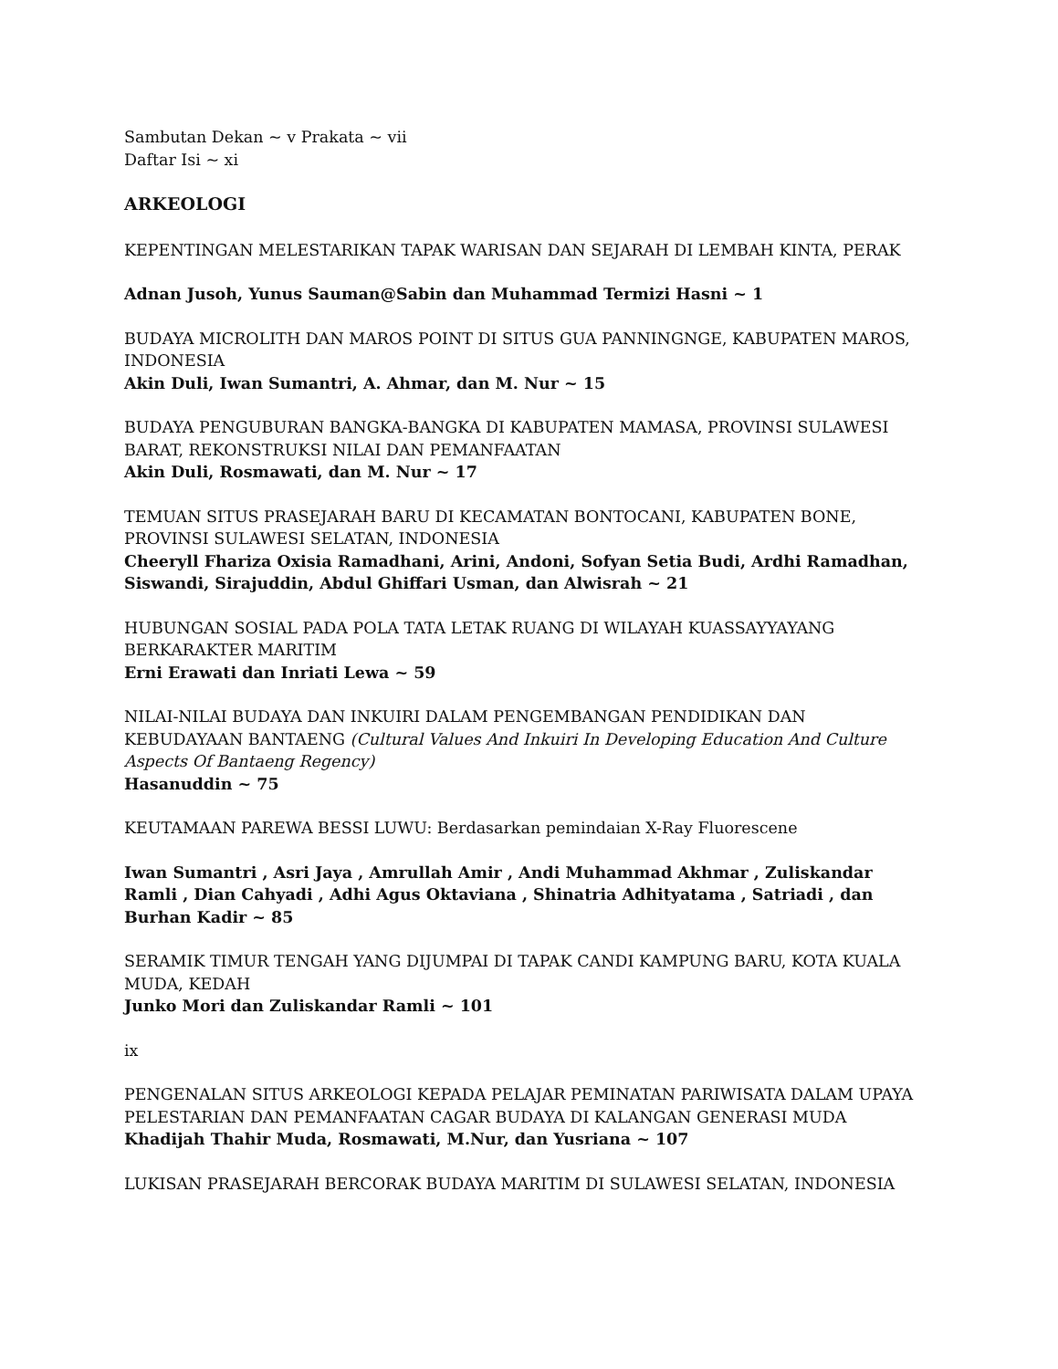Sambutan Dekan ~ v Prakata ~ vii
Daftar Isi ~ xi
ARKEOLOGI
KEPENTINGAN MELESTARIKAN TAPAK WARISAN DAN SEJARAH DI LEMBAH KINTA, PERAK
Adnan Jusoh, Yunus Sauman@Sabin dan Muhammad Termizi Hasni ~ 1
BUDAYA MICROLITH DAN MAROS POINT DI SITUS GUA PANNINGNGE, KABUPATEN MAROS, INDONESIA
Akin Duli, Iwan Sumantri, A. Ahmar, dan M. Nur ~ 15
BUDAYA PENGUBURAN BANGKA-BANGKA DI KABUPATEN MAMASA, PROVINSI SULAWESI BARAT, REKONSTRUKSI NILAI DAN PEMANFAATAN
Akin Duli, Rosmawati, dan M. Nur ~ 17
TEMUAN SITUS PRASEJARAH BARU DI KECAMATAN BONTOCANI, KABUPATEN BONE, PROVINSI SULAWESI SELATAN, INDONESIA
Cheeryll Fhariza Oxisia Ramadhani, Arini, Andoni, Sofyan Setia Budi, Ardhi Ramadhan, Siswandi, Sirajuddin, Abdul Ghiffari Usman, dan Alwisrah ~ 21
HUBUNGAN SOSIAL PADA POLA TATA LETAK RUANG DI WILAYAH KUASSAYYAYANG BERKARAKTER MARITIM
Erni Erawati dan Inriati Lewa ~ 59
NILAI-NILAI BUDAYA DAN INKUIRI DALAM PENGEMBANGAN PENDIDIKAN DAN KEBUDAYAAN BANTAENG (Cultural Values And Inkuiri In Developing Education And Culture Aspects Of Bantaeng Regency)
Hasanuddin ~ 75
KEUTAMAAN PAREWA BESSI LUWU: Berdasarkan pemindaian X-Ray Fluorescene
Iwan Sumantri , Asri Jaya , Amrullah Amir , Andi Muhammad Akhmar , Zuliskandar Ramli , Dian Cahyadi , Adhi Agus Oktaviana , Shinatria Adhityatama , Satriadi , dan Burhan Kadir ~ 85
SERAMIK TIMUR TENGAH YANG DIJUMPAI DI TAPAK CANDI KAMPUNG BARU, KOTA KUALA MUDA, KEDAH
Junko Mori dan Zuliskandar Ramli ~ 101
ix
PENGENALAN SITUS ARKEOLOGI KEPADA PELAJAR PEMINATAN PARIWISATA DALAM UPAYA PELESTARIAN DAN PEMANFAATAN CAGAR BUDAYA DI KALANGAN GENERASI MUDA Khadijah Thahir Muda, Rosmawati, M.Nur, dan Yusriana ~ 107
LUKISAN PRASEJARAH BERCORAK BUDAYA MARITIM DI SULAWESI SELATAN, INDONESIA